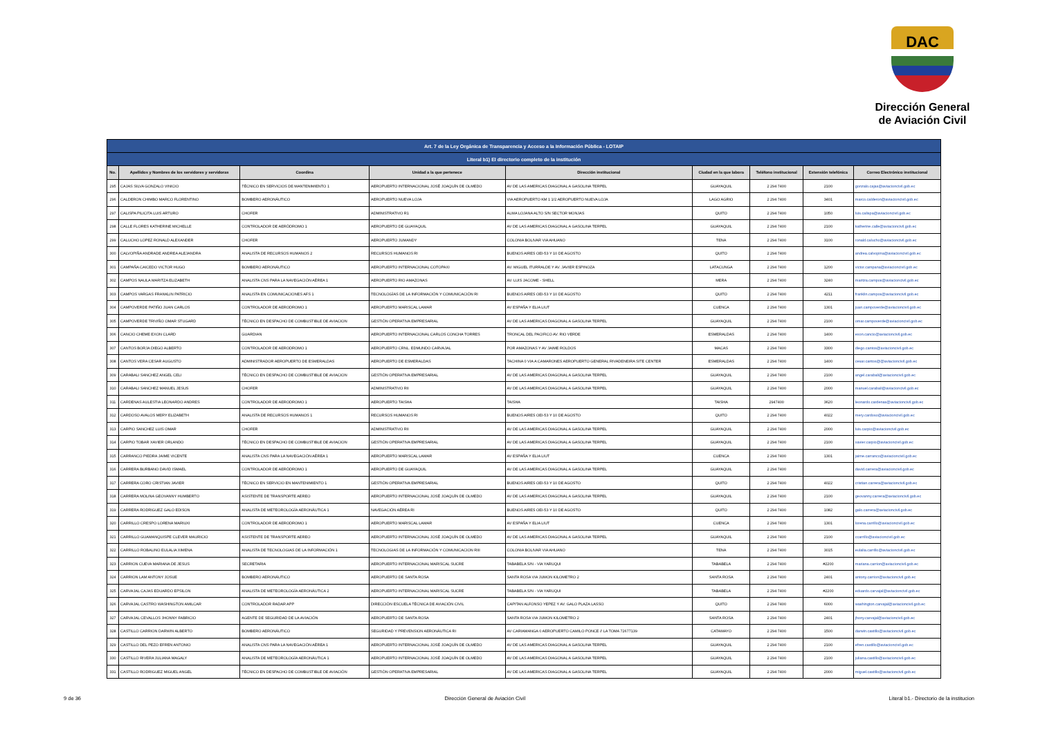DAC
Dirección General
de Aviación Civil
| Art. 7 de la Ley Orgánica de Transparencia y Acceso a la Información Pública - LOTAIP | | | | | | | | |
| Literal b1) El directorio completo de la institución | | | | | | | | |
| No. | Apellidos y Nombres de los servidores y servidoras | Coordina | Unidad a la que pertenece | Dirección institucional | Ciudad en la que labora | Teléfono institucional | Extensión telefónica | Correo Electrónico institucional |
| 295 | CAJAS SILVA GONZALO VINICIO | TÉCNICO EN SERVICIOS DE MANTENIMIENTO 1 | AEROPUERTO INTERNACIONAL JOSÉ JOAQUÍN DE OLMEDO | AV DE LAS AMERICAS DIAGONAL A GASOLINA TERPEL | GUAYAQUIL | 2 294 7400 | 2100 | gonzalo.cajas@aviacioncivil.gob.ec |
| 296 | CALDERON CHIMBO MARCO FLORENTINO | BOMBERO AERONÁUTICO | AEROPUERTO NUEVA LOJA | VIA AEROPUERTO KM 1 1/2 AEROPUERTO NUEVA LOJA | LAGO AGRIO | 2 294 7400 | 3401 | marco.calderon@aviacioncivil.gob.ec |
| 297 | CALISPA PILICITA LUIS ARTURO | CHOFER | ADMINISTRATIVO R1 | ALMA LOJANA ALTO S/N SECTOR MONJAS | QUITO | 2 294 7400 | 1050 | luis.calispa@aviacioncivil.gob.ec |
| 298 | CALLE FLORES KATHERINE MICHELLE | CONTROLADOR DE AERÓDROMO 1 | AEROPUERTO DE GUAYAQUIL | AV DE LAS AMERICAS DIAGONAL A GASOLINA TERPEL | GUAYAQUIL | 2 294 7400 | 2100 | katherine.calle@aviacioncivil.gob.ec |
| 299 | CALUCHO LOPEZ RONALD ALEXANDER | CHOFER | AEROPUERTO JUMANDY | COLONIA BOLIVAR VIA AHUANO | TENA | 2 294 7400 | 3100 | ronald.calucho@aviacioncivil.gob.ec |
| 300 | CALVOPIÑA ANDRADE ANDREA ALEJANDRA | ANALISTA DE RECURSOS HUMANOS 2 | RECURSOS HUMANOS RI | BUENOS AIRES OEI-53 Y 10 DE AGOSTO | QUITO | 2 294 7400 | | andrea.calvopina@aviacioncivil.gob.ec |
| 301 | CAMPAÑA CAICEDO VICTOR HUGO | BOMBERO AERONÁUTICO | AEROPUERTO INTERNACIONAL COTOPAXI | AV. MIGUEL ITURRALDE Y AV. JAVIER ESPINOZA | LATACUNGA | 2 294 7400 | 1200 | victor.campana@aviacioncivil.gob.ec |
| 302 | CAMPOS NAULA MARITZA ELIZABETH | ANALISTA CNS PARA LA NAVEGACIÓN AÉREA 1 | AEROPUERTO RIO AMAZONAS | AV. LUIS JACOME - SHELL | MERA | 2 294 7400 | 3240 | maritza.campos@aviacioncivil.gob.ec |
| 303 | CAMPOS VARGAS FRANKLIN PATRICIO | ANALISTA EN COMUNICACIONES AFS 1 | TECNOLOGÍAS DE LA INFORMACIÓN Y COMUNICACIÓN RI | BUENOS AIRES OEI-53 Y 10 DE AGOSTO | QUITO | 2 294 7400 | 4211 | franklin.campos@aviacioncivil.gob.ec |
| 304 | CAMPOVERDE PATIÑO JUAN CARLOS | CONTROLADOR DE AERODROMO 1 | AEROPUERTO MARISCAL LAMAR | AV ESPAÑA Y ELIA LIUT | CUENCA | 2 294 7400 | 1301 | juan.campoverde@aviacioncivil.gob.ec |
| 305 | CAMPOVERDE TRIVIÑO OMAR STUGARD | TÉCNICO EN DESPACHO DE COMBUSTIBLE DE AVIACION | GESTIÓN OPERATIVA EMPRESARIAL | AV DE LAS AMERICAS DIAGONAL A GASOLINA TERPEL | GUAYAQUIL | 2 294 7400 | 2100 | omar.campoverde@aviacioncivil.gob.ec |
| 306 | CANCIO CHEME EXON CLARD | GUARDIAN | AEROPUERTO INTERNACIONAL CARLOS CONCHA TORRES | TRONCAL DEL PACIFICO AV. RIO VERDE | ESMERALDAS | 2 294 7400 | 1400 | exon.cancio@aviacioncivil.gob.ec |
| 307 | CANTOS BORJA DIEGO ALBERTO | CONTROLADOR DE AERODROMO 1 | AEROPUERTO CRNL. EDMUNDO CARVAJAL | POR AMAZONAS Y AV JAIME ROLDOS | MACAS | 2 294 7400 | 3300 | diego.cantos@aviacioncivil.gob.ec |
| 308 | CANTOS VERA CESAR AUGUSTO | ADMINISTRADOR AEROPUERTO DE ESMERALDAS | AEROPUERTO DE ESMERALDAS | TACHINA 0 VIA A CAMARONES AEROPUERTO GENERAL RIVADENEIRA SITE CENTER | ESMERALDAS | 2 294 7400 | 1400 | cesar.cantos@@aviacioncivil.gob.ec |
| 309 | CARABALI SANCHEZ ANGEL CELI | TÉCNICO EN DESPACHO DE COMBUSTIBLE DE AVIACION | GESTIÓN OPERATIVA EMPRESARIAL | AV DE LAS AMERICAS DIAGONAL A GASOLINA TERPEL | GUAYAQUIL | 2 294 7400 | 2100 | angel.carabali@aviacioncivil.gob.ec |
| 310 | CARABALI SANCHEZ MANUEL JESUS | CHOFER | ADMINISTRATIVO RII | AV DE LAS AMERICAS DIAGONAL A GASOLINA TERPEL | GUAYAQUIL | 2 294 7400 | 2000 | manuel.carabali@aviacioncivil.gob.ec |
| 311 | CARDENAS AULESTIA LEONARDO ANDRES | CONTROLADOR DE AERODROMO 1 | AEROPUERTO TAISHA | TAISHA | TAISHA | 2947400 | 3620 | leonardo.cardenas@aviacioncivil.gob.ec |
| 312 | CARDOSO AVALOS MERY ELIZABETH | ANALISTA DE RECURSOS HUMANOS 1 | RECURSOS HUMANOS RI | BUENOS AIRES OEI-53 Y 10 DE AGOSTO | QUITO | 2 294 7400 | 4022 | mery.cardoso@aviacioncivil.gob.ec |
| 313 | CARPIO SANCHEZ LUIS OMAR | CHOFER | ADMINISTRATIVO RII | AV DE LAS AMERICAS DIAGONAL A GASOLINA TERPEL | GUAYAQUIL | 2 294 7400 | 2000 | luis.carpio@aviacioncivil.gob.ec |
| 314 | CARPIO TOBAR XAVIER ORLANDO | TÉCNICO EN DESPACHO DE COMBUSTIBLE DE AVIACION | GESTIÓN OPERATIVA EMPRESARIAL | AV DE LAS AMERICAS DIAGONAL A GASOLINA TERPEL | GUAYAQUIL | 2 294 7400 | 2100 | xavier.carpio@aviacioncivil.gob.ec |
| 315 | CARRANCO PIEDRA JAIME VICENTE | ANALISTA CNS PARA LA NAVEGACIÓN AÉREA 1 | AEROPUERTO MARISCAL LAMAR | AV ESPAÑA Y ELIA LIUT | CUENCA | 2 294 7400 | 1301 | jaime.carranco@aviacioncivil.gob.ec |
| 316 | CARRERA BURBANO DAVID ISMAEL | CONTROLADOR DE AERÓDROMO 1 | AEROPUERTO DE GUAYAQUIL | AV DE LAS AMERICAS DIAGONAL A GASOLINA TERPEL | GUAYAQUIL | 2 294 7400 | | david.carrera@aviacioncivil.gob.ec |
| 317 | CARRERA CORO CRISTIAN JAVIER | TÉCNICO EN SERVICIO EN MANTENIMIENTO 1 | GESTIÓN OPERATIVA EMPRESARIAL | BUENOS AIRES OEI-53 Y 10 DE AGOSTO | QUITO | 2 294 7400 | 4022 | cristian.carrera@aviacioncivil.gob.ec |
| 318 | CARRERA MOLINA GEOVANNY HUMBERTO | ASISTENTE DE TRANSPORTE AEREO | AEROPUERTO INTERNACIONAL JOSÉ JOAQUÍN DE OLMEDO | AV DE LAS AMERICAS DIAGONAL A GASOLINA TERPEL | GUAYAQUIL | 2 294 7400 | 2100 | geovanny.carrera@aviacioncivil.gob.ec |
| 319 | CARRERA RODRIGUEZ GALO EDISON | ANALISTA DE METEOROLOGÍA AERONÁUTICA 1 | NAVEGACIÓN AÉREA RI | BUENOS AIRES OEI-53 Y 10 DE AGOSTO | QUITO | 2 294 7400 | 1082 | galo.carrera@aviacioncivil.gob.ec |
| 320 | CARRILLO CRESPO LORENA MARIUXI | CONTROLADOR DE AERODROMO 1 | AEROPUERTO MARISCAL LAMAR | AV ESPAÑA Y ELIA LIUT | CUENCA | 2 294 7400 | 1301 | lorena.carrillo@aviacioncivil.gob.ec |
| 321 | CARRILLO GUAMANQUISPE CLEVER MAURICIO | ASISTENTE DE TRANSPORTE AEREO | AEROPUERTO INTERNACIONAL JOSÉ JOAQUÍN DE OLMEDO | AV DE LAS AMERICAS DIAGONAL A GASOLINA TERPEL | GUAYAQUIL | 2 294 7400 | 2100 | ccarrillo@aviacioncivil.gob.ec |
| 322 | CARRILLO ROBALINO EULALIA XIMENA | ANALISTA DE TECNOLOGIAS DE LA INFORMACIÓN 1 | TECNOLOGIAS DE LA INFORMACIÓN Y COMUNICACION RIII | COLONIA BOLIVAR VIA AHUANO | TENA | 2 294 7400 | 3015 | eulalia.carrillo@aviacioncivil.gob.ec |
| 323 | CARRION CUEVA MARIANA DE JESUS | SECRETARIA | AEROPUERTO INTERNACIONAL MARISCAL SUCRE | TABABELA S/N - VIA YARUQUI | TABABELA | 2 294 7400 | #2200 | mariana.carrion@aviacioncivil.gob.ec |
| 324 | CARRION LAM ANTONY JOSUE | BOMBERO AERONÁUTICO | AEROPUERTO DE SANTA ROSA | SANTA ROSA VIA JUMON KILOMETRO 2 | SANTA ROSA | 2 294 7400 | 2401 | antony.carrion@aviacioncivil.gob.ec |
| 325 | CARVAJAL CAJAS EDUARDO EPSILON | ANALISTA DE METEOROLOGÍA AERONÁUTICA 2 | AEROPUERTO INTERNACIONAL MARISCAL SUCRE | TABABELA S/N - VIA YARUQUI | TABABELA | 2 294 7400 | #2200 | eduardo.carvajal@aviacioncivil.gob.ec |
| 326 | CARVAJAL CASTRO WASHINGTON AMILCAR | CONTROLADOR RADAR APP | DIRECCIÓN ESCUELA TÉCNICA DE AVIACIÓN CIVIL | CAPITAN ALFONSO YEPEZ Y AV. GALO PLAZA LASSO | QUITO | 2 294 7400 | 6000 | washington.carvajal@aviacioncivil.gob.ec |
| 327 | CARVAJAL CEVALLOS JHONNY FABRICIO | AGENTE DE SEGURIDAD DE LA AVIACIÓN | AEROPUERTO DE SANTA ROSA | SANTA ROSA VIA JUMON KILOMETRO 2 | SANTA ROSA | 2 294 7400 | 2401 | jhony.carvajal@aviacioncivil.gob.ec |
| 328 | CASTILLO CARRION DARWIN ALBERTO | BOMBERO AERONÁUTICO | SEGURIDAD Y PREVENSION AERONÁUTICA RI | AV CARIAMANGA 0 AEROPUERTO CAMILO PONCE // LA TOMA 72677139 | CATAMAYO | 2 294 7400 | 1500 | darwin.castillo@aviacioncivil.gob.ec |
| 329 | CASTILLO DEL PEZO EFREN ANTONIO | ANALISTA CNS PARA LA NAVEGACIÓN AÉREA 1 | AEROPUERTO INTERNACIONAL JOSÉ JOAQUÍN DE OLMEDO | AV DE LAS AMERICAS DIAGONAL A GASOLINA TERPEL | GUAYAQUIL | 2 294 7400 | 2100 | efren.castillo@aviacioncivil.gob.ec |
| 330 | CASTILLO RIVERA JULIANA MAGALY | ANALISTA DE METEOROLOGÍA AERONÁUTICA 1 | AEROPUERTO INTERNACIONAL JOSÉ JOAQUÍN DE OLMEDO | AV DE LAS AMERICAS DIAGONAL A GASOLINA TERPEL | GUAYAQUIL | 2 294 7400 | 2100 | juliana.castillo@aviacioncivil.gob.ec |
| 331 | CASTILLO RODRIGUEZ MIGUEL ANGEL | TÉCNICO EN DESPACHO DE COMBUSTIBLE DE AVIACIÓN | GESTIÓN OPERATIVA EMPRESARIAL | AV DE LAS AMERICAS DIAGONAL A GASOLINA TERPEL | GUAYAQUIL | 2 294 7400 | 2000 | miguel.castillo@aviacioncivil.gob.ec |
9 de 36 Dirección General de Aviación Civil Literal b1.- Directorio de la institucion